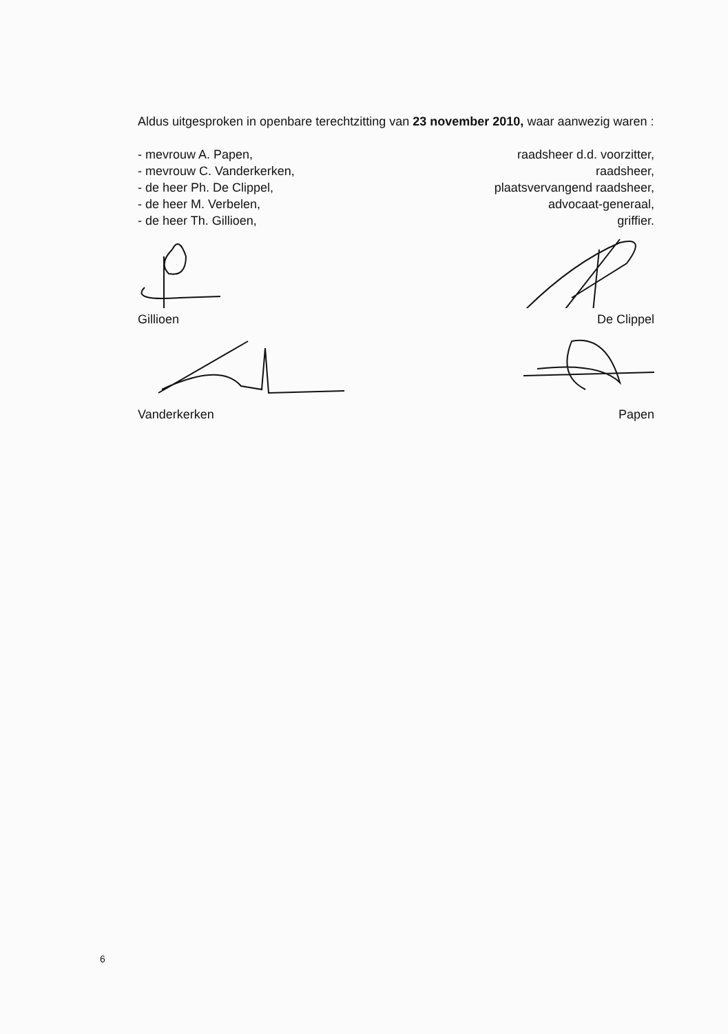Aldus uitgesproken in openbare terechtzitting van 23 november 2010, waar aanwezig waren :
- mevrouw A. Papen, raadsheer d.d. voorzitter,
- mevrouw C. Vanderkerken, raadsheer,
- de heer Ph. De Clippel, plaatsvervangend raadsheer,
- de heer M. Verbelen, advocaat-generaal,
- de heer Th. Gillioen, griffier.
Gillioen De Clippel
Vanderkerken Papen
6